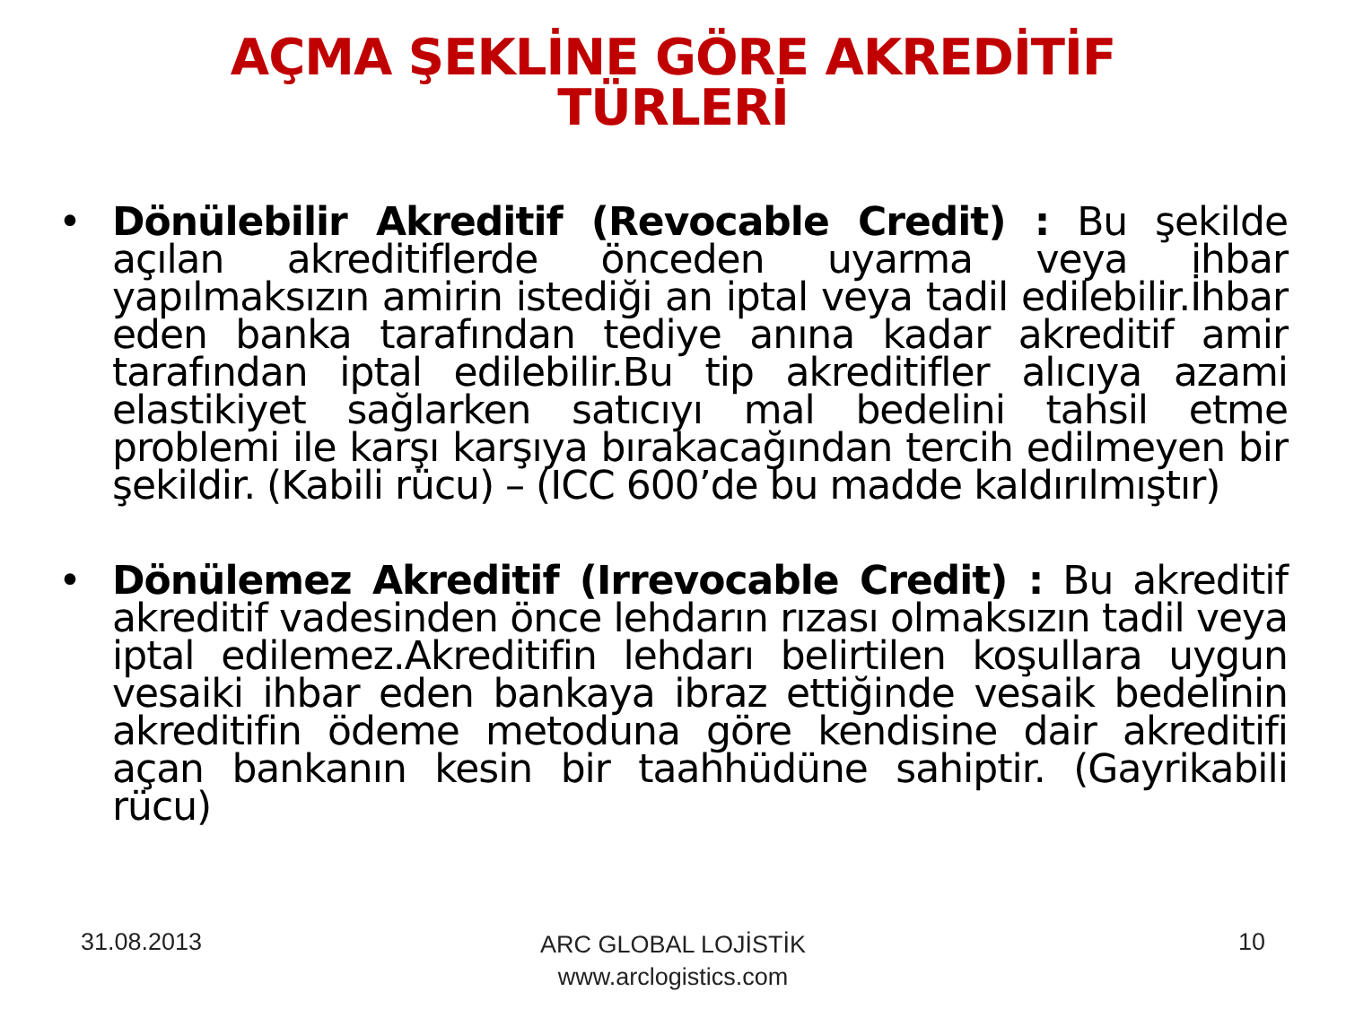AÇMA ŞEKLİNE GÖRE AKREDİTİF
TÜRLERİ
• Dönülebilir Akreditif (Revocable Credit) : Bu şekilde açılan akreditiflerde önceden uyarma veya ihbar yapılmaksızın amirin istediği an iptal veya tadil edilebilir.İhbar eden banka tarafından tediye anına kadar akreditif amir tarafından iptal edilebilir.Bu tip akreditifler alıcıya azami elastikiyet sağlarken satıcıyı mal bedelini tahsil etme problemi ile karşı karşıya bırakacağından tercih edilmeyen bir şekildir. (Kabili rücu) – (ICC 600’de bu madde kaldırılmıştır)
• Dönülemez Akreditif (Irrevocable Credit) : Bu akreditif akreditif vadesinden önce lehdarın rızası olmaksızın tadil veya iptal edilemez.Akreditifin lehdarı belirtilen koşullara uygun vesaiki ihbar eden bankaya ibraz ettiğinde vesaik bedelinin akreditifin ödeme metoduna göre kendisine dair akreditifi açan bankanın kesin bir taahhüdüne sahiptir. (Gayrikabili rücu)
31.08.2013
ARC GLOBAL LOJİSTİK
www.arclogistics.com
10